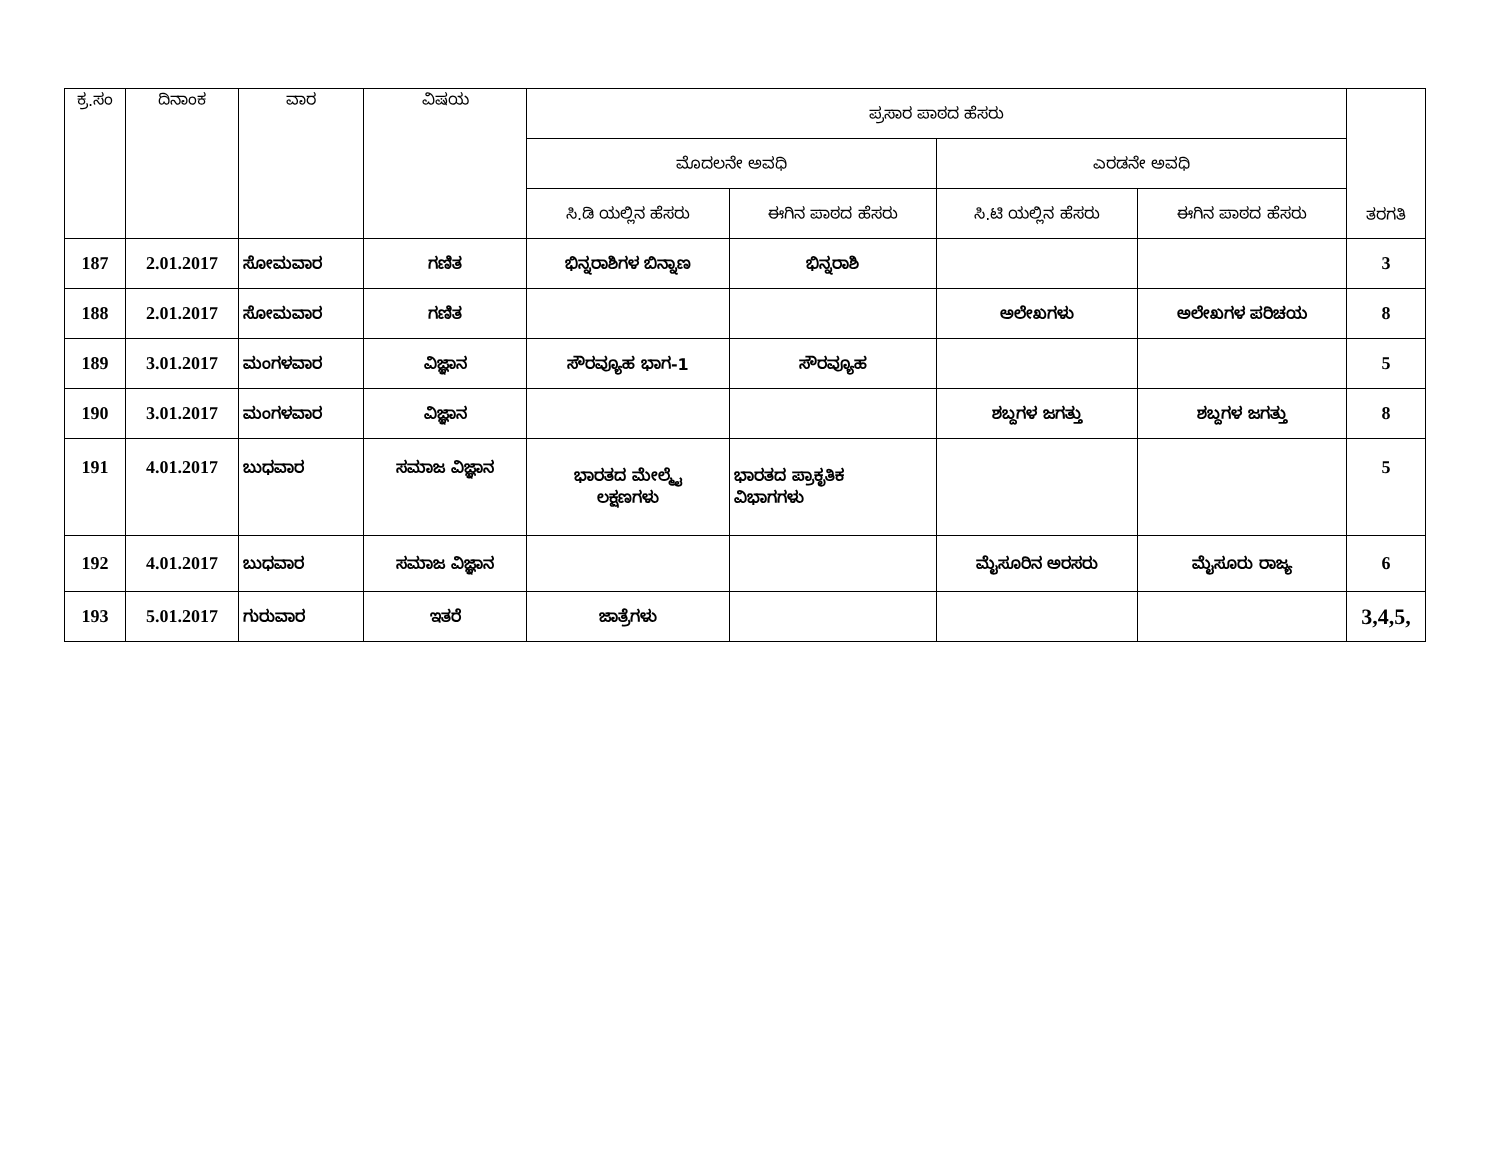| ಕ್ರ.ಸಂ | ದಿನಾಂಕ | ವಾರ | ವಿಷಯ | ಪ್ರಸಾರ ಪಾಠದ ಹೆಸರು | | | | ತರಗತಿ |
| --- | --- | --- | --- | --- | --- | --- | --- | --- |
| | | | | ಮೊದಲನೇ ಅವಧಿ | | ಎರಡನೇ ಅವಧಿ | | |
| | | | | ಸಿ.ಡಿ ಯಲ್ಲಿನ ಹೆಸರು | ಈಗಿನ ಪಾಠದ ಹೆಸರು | ಸಿ.ಟಿ ಯಲ್ಲಿನ ಹೆಸರು | ಈಗಿನ ಪಾಠದ ಹೆಸರು | |
| 187 | 2.01.2017 | ಸೋಮವಾರ | ಗಣಿತ | ಭಿನ್ನರಾಶಿಗಳ ಬಿನ್ನಾಣ | ಭಿನ್ನರಾಶಿ | | | 3 |
| 188 | 2.01.2017 | ಸೋಮವಾರ | ಗಣಿತ | | | ಅಲೇಖಗಳು | ಅಲೇಖಗಳ ಪರಿಚಯ | 8 |
| 189 | 3.01.2017 | ಮಂಗಳವಾರ | ವಿಜ್ಞಾನ | ಸೌರವ್ಯೂಹ ಭಾಗ-1 | ಸೌರವ್ಯೂಹ | | | 5 |
| 190 | 3.01.2017 | ಮಂಗಳವಾರ | ವಿಜ್ಞಾನ | | | ಶಬ್ದಗಳ ಜಗತ್ತು | ಶಬ್ದಗಳ ಜಗತ್ತು | 8 |
| 191 | 4.01.2017 | ಬುಧವಾರ | ಸಮಾಜ ವಿಜ್ಞಾನ | ಭಾರತದ ಮೇಲ್ಮೈ ಲಕ್ಷಣಗಳು | ಭಾರತದ ಪ್ರಾಕೃತಿಕ ವಿಭಾಗಗಳು | | | 5 |
| 192 | 4.01.2017 | ಬುಧವಾರ | ಸಮಾಜ ವಿಜ್ಞಾನ | | | ಮೈಸೂರಿನ ಅರಸರು | ಮೈಸೂರು ರಾಜ್ಯ | 6 |
| 193 | 5.01.2017 | ಗುರುವಾರ | ಇತರೆ | ಜಾತ್ರೆಗಳು | | | | 3,4,5, |